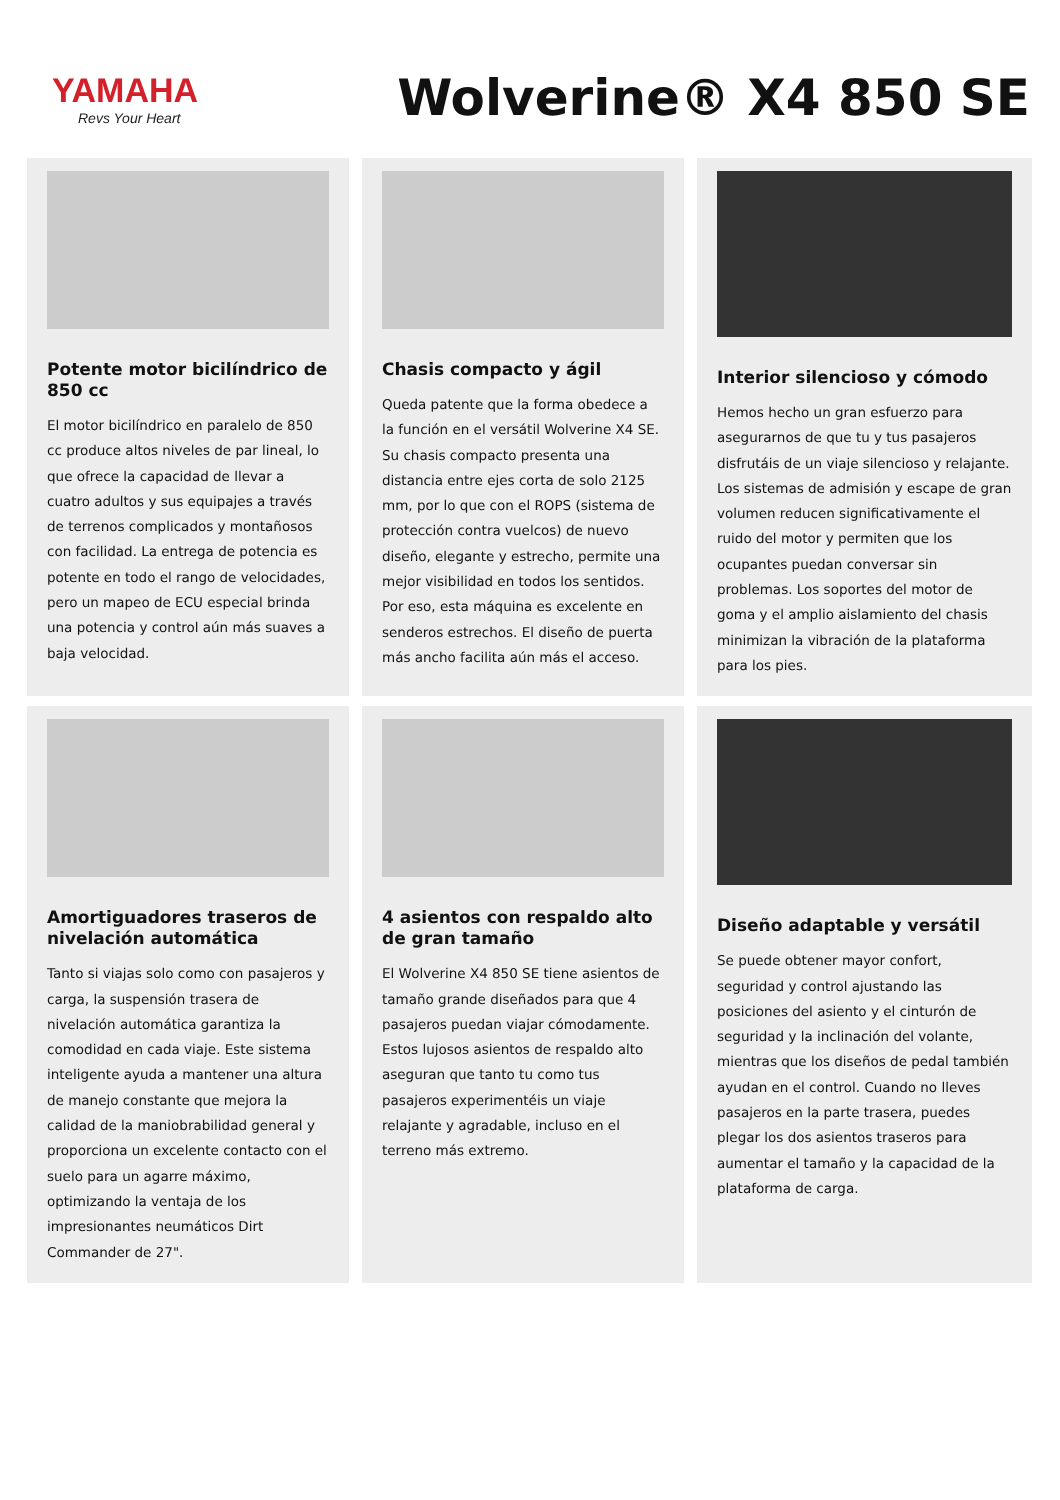YAMAHA
Revs Your Heart
Wolverine® X4 850 SE
Potente motor bicilíndrico de 850 cc
El motor bicilíndrico en paralelo de 850 cc produce altos niveles de par lineal, lo que ofrece la capacidad de llevar a cuatro adultos y sus equipajes a través de terrenos complicados y montañosos con facilidad. La entrega de potencia es potente en todo el rango de velocidades, pero un mapeo de ECU especial brinda una potencia y control aún más suaves a baja velocidad.
Chasis compacto y ágil
Queda patente que la forma obedece a la función en el versátil Wolverine X4 SE. Su chasis compacto presenta una distancia entre ejes corta de solo 2125 mm, por lo que con el ROPS (sistema de protección contra vuelcos) de nuevo diseño, elegante y estrecho, permite una mejor visibilidad en todos los sentidos. Por eso, esta máquina es excelente en senderos estrechos. El diseño de puerta más ancho facilita aún más el acceso.
Interior silencioso y cómodo
Hemos hecho un gran esfuerzo para asegurarnos de que tu y tus pasajeros disfrutáis de un viaje silencioso y relajante. Los sistemas de admisión y escape de gran volumen reducen significativamente el ruido del motor y permiten que los ocupantes puedan conversar sin problemas. Los soportes del motor de goma y el amplio aislamiento del chasis minimizan la vibración de la plataforma para los pies.
Amortiguadores traseros de nivelación automática
Tanto si viajas solo como con pasajeros y carga, la suspensión trasera de nivelación automática garantiza la comodidad en cada viaje. Este sistema inteligente ayuda a mantener una altura de manejo constante que mejora la calidad de la maniobrabilidad general y proporciona un excelente contacto con el suelo para un agarre máximo, optimizando la ventaja de los impresionantes neumáticos Dirt Commander de 27".
4 asientos con respaldo alto de gran tamaño
El Wolverine X4 850 SE tiene asientos de tamaño grande diseñados para que 4 pasajeros puedan viajar cómodamente. Estos lujosos asientos de respaldo alto aseguran que tanto tu como tus pasajeros experimentéis un viaje relajante y agradable, incluso en el terreno más extremo.
Diseño adaptable y versátil
Se puede obtener mayor confort, seguridad y control ajustando las posiciones del asiento y el cinturón de seguridad y la inclinación del volante, mientras que los diseños de pedal también ayudan en el control. Cuando no lleves pasajeros en la parte trasera, puedes plegar los dos asientos traseros para aumentar el tamaño y la capacidad de la plataforma de carga.